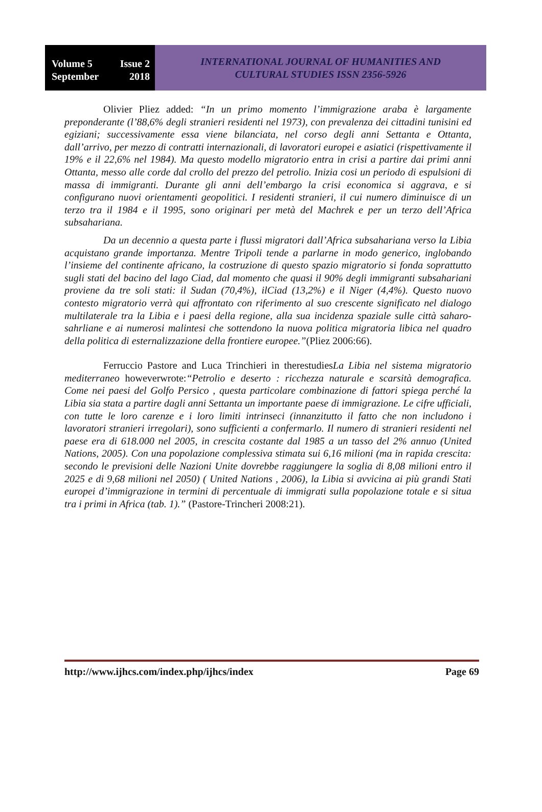Volume 5 Issue 2
September 2018
INTERNATIONAL JOURNAL OF HUMANITIES AND
CULTURAL STUDIES ISSN 2356-5926
Olivier Pliez added: “In un primo momento l’immigrazione araba è largamente preponderante (l’88,6% degli stranieri residenti nel 1973), con prevalenza dei cittadini tunisini ed egiziani; successivamente essa viene bilanciata, nel corso degli anni Settanta e Ottanta, dall’arrivo, per mezzo di contratti internazionali, di lavoratori europei e asiatici (rispettivamente il 19% e il 22,6% nel 1984). Ma questo modello migratorio entra in crisi a partire dai primi anni Ottanta, messo alle corde dal crollo del prezzo del petrolio. Inizia cosi un periodo di espulsioni di massa di immigranti. Durante gli anni dell’embargo la crisi economica si aggrava, e si configurano nuovi orientamenti geopolitici. I residenti stranieri, il cui numero diminuisce di un terzo tra il 1984 e il 1995, sono originari per metà del Machrek e per un terzo dell’Africa subsahariana.
Da un decennio a questa parte i flussi migratori dall’Africa subsahariana verso la Libia acquistano grande importanza. Mentre Tripoli tende a parlarne in modo generico, inglobando l’insieme del continente africano, la costruzione di questo spazio migratorio si fonda soprattutto sugli stati del bacino del lago Ciad, dal momento che quasi il 90% degli immigranti subsahariani proviene da tre soli stati: il Sudan (70,4%), ilCiad (13,2%) e il Niger (4,4%). Questo nuovo contesto migratorio verrà qui affrontato con riferimento al suo crescente significato nel dialogo multilaterale tra la Libia e i paesi della regione, alla sua incidenza spaziale sulle città saharo-sahrliane e ai numerosi malintesi che sottendono la nuova politica migratoria libica nel quadro della politica di esternalizzazione della frontiere europee.”(Pliez 2006:66).
Ferruccio Pastore and Luca Trinchieri in therestudiesLa Libia nel sistema migratorio mediterraneo howeverwrote:“Petrolio e deserto : ricchezza naturale e scarsità demografica. Come nei paesi del Golfo Persico , questa particolare combinazione di fattori spiega perché la Libia sia stata a partire dagli anni Settanta un importante paese di immigrazione. Le cifre ufficiali, con tutte le loro carenze e i loro limiti intrinseci (innanzitutto il fatto che non includono i lavoratori stranieri irregolari), sono sufficienti a confermarlo. Il numero di stranieri residenti nel paese era di 618.000 nel 2005, in crescita costante dal 1985 a un tasso del 2% annuo (United Nations, 2005). Con una popolazione complessiva stimata sui 6,16 milioni (ma in rapida crescita: secondo le previsioni delle Nazioni Unite dovrebbe raggiungere la soglia di 8,08 milioni entro il 2025 e di 9,68 milioni nel 2050) ( United Nations , 2006), la Libia si avvicina ai più grandi Stati europei d’immigrazione in termini di percentuale di immigrati sulla popolazione totale e si situa tra i primi in Africa (tab. 1).” (Pastore-Trincheri 2008:21).
http://www.ijhcs.com/index.php/ijhcs/index Page 69